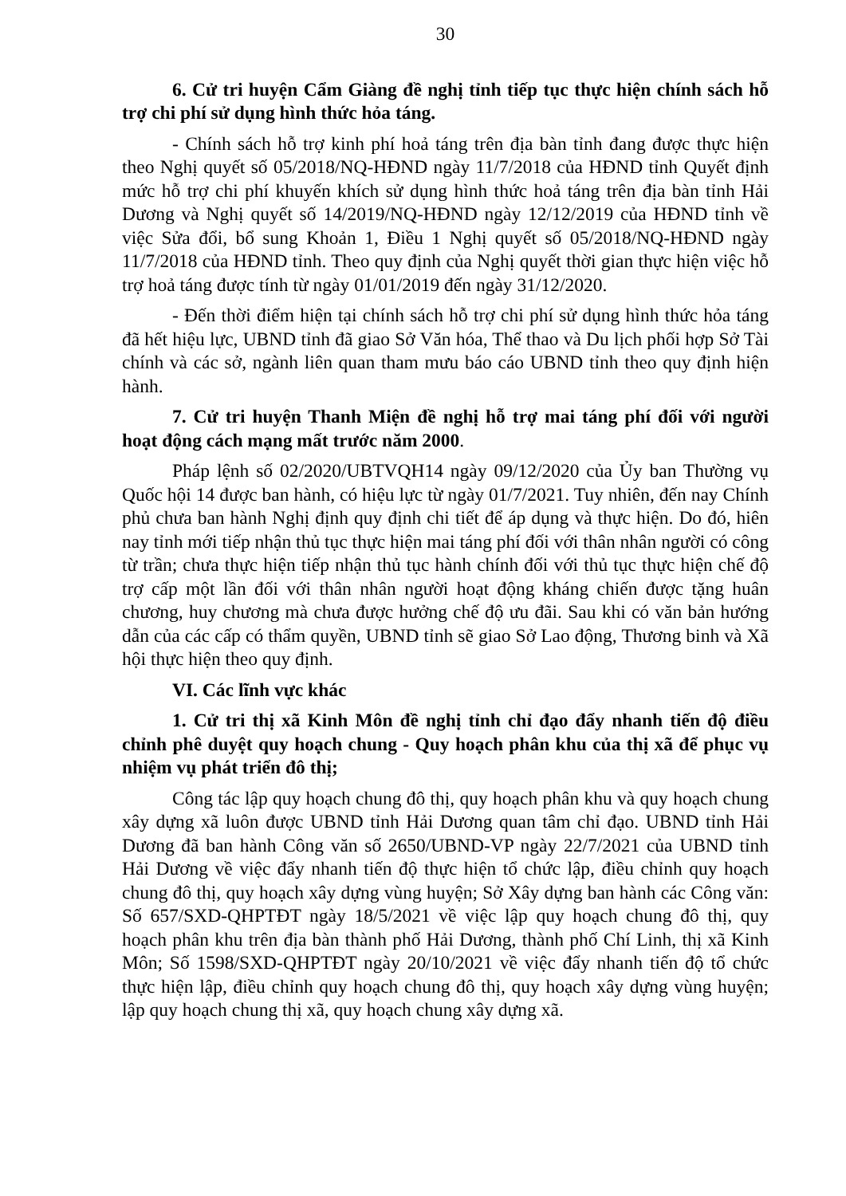30
6. Cử tri huyện Cẩm Giàng đề nghị tỉnh tiếp tục thực hiện chính sách hỗ trợ chi phí sử dụng hình thức hỏa táng.
- Chính sách hỗ trợ kinh phí hoả táng trên địa bàn tỉnh đang được thực hiện theo Nghị quyết số 05/2018/NQ-HĐND ngày 11/7/2018 của HĐND tỉnh Quyết định mức hỗ trợ chi phí khuyến khích sử dụng hình thức hoả táng trên địa bàn tỉnh Hải Dương và Nghị quyết số 14/2019/NQ-HĐND ngày 12/12/2019 của HĐND tỉnh về việc Sửa đổi, bổ sung Khoản 1, Điều 1 Nghị quyết số 05/2018/NQ-HĐND ngày 11/7/2018 của HĐND tỉnh. Theo quy định của Nghị quyết thời gian thực hiện việc hỗ trợ hoả táng được tính từ ngày 01/01/2019 đến ngày 31/12/2020.
- Đến thời điểm hiện tại chính sách hỗ trợ chi phí sử dụng hình thức hỏa táng đã hết hiệu lực, UBND tỉnh đã giao Sở Văn hóa, Thể thao và Du lịch phối hợp Sở Tài chính và các sở, ngành liên quan tham mưu báo cáo UBND tỉnh theo quy định hiện hành.
7. Cử tri huyện Thanh Miện đề nghị hỗ trợ mai táng phí đối với người hoạt động cách mạng mất trước năm 2000.
Pháp lệnh số 02/2020/UBTVQH14 ngày 09/12/2020 của Ủy ban Thường vụ Quốc hội 14 được ban hành, có hiệu lực từ ngày 01/7/2021. Tuy nhiên, đến nay Chính phủ chưa ban hành Nghị định quy định chi tiết để áp dụng và thực hiện. Do đó, hiên nay tỉnh mới tiếp nhận thủ tục thực hiện mai táng phí đối với thân nhân người có công từ trần; chưa thực hiện tiếp nhận thủ tục hành chính đối với thủ tục thực hiện chế độ trợ cấp một lần đối với thân nhân người hoạt động kháng chiến được tặng huân chương, huy chương mà chưa được hưởng chế độ ưu đãi. Sau khi có văn bản hướng dẫn của các cấp có thẩm quyền, UBND tỉnh sẽ giao Sở Lao động, Thương binh và Xã hội thực hiện theo quy định.
VI. Các lĩnh vực khác
1. Cử tri thị xã Kinh Môn đề nghị tỉnh chỉ đạo đẩy nhanh tiến độ điều chỉnh phê duyệt quy hoạch chung - Quy hoạch phân khu của thị xã để phục vụ nhiệm vụ phát triển đô thị;
Công tác lập quy hoạch chung đô thị, quy hoạch phân khu và quy hoạch chung xây dựng xã luôn được UBND tỉnh Hải Dương quan tâm chỉ đạo. UBND tỉnh Hải Dương đã ban hành Công văn số 2650/UBND-VP ngày 22/7/2021 của UBND tỉnh Hải Dương về việc đẩy nhanh tiến độ thực hiện tổ chức lập, điều chỉnh quy hoạch chung đô thị, quy hoạch xây dựng vùng huyện; Sở Xây dựng ban hành các Công văn: Số 657/SXD-QHPTĐT ngày 18/5/2021 về việc lập quy hoạch chung đô thị, quy hoạch phân khu trên địa bàn thành phố Hải Dương, thành phố Chí Linh, thị xã Kinh Môn; Số 1598/SXD-QHPTĐT ngày 20/10/2021 về việc đẩy nhanh tiến độ tổ chức thực hiện lập, điều chỉnh quy hoạch chung đô thị, quy hoạch xây dựng vùng huyện; lập quy hoạch chung thị xã, quy hoạch chung xây dựng xã.